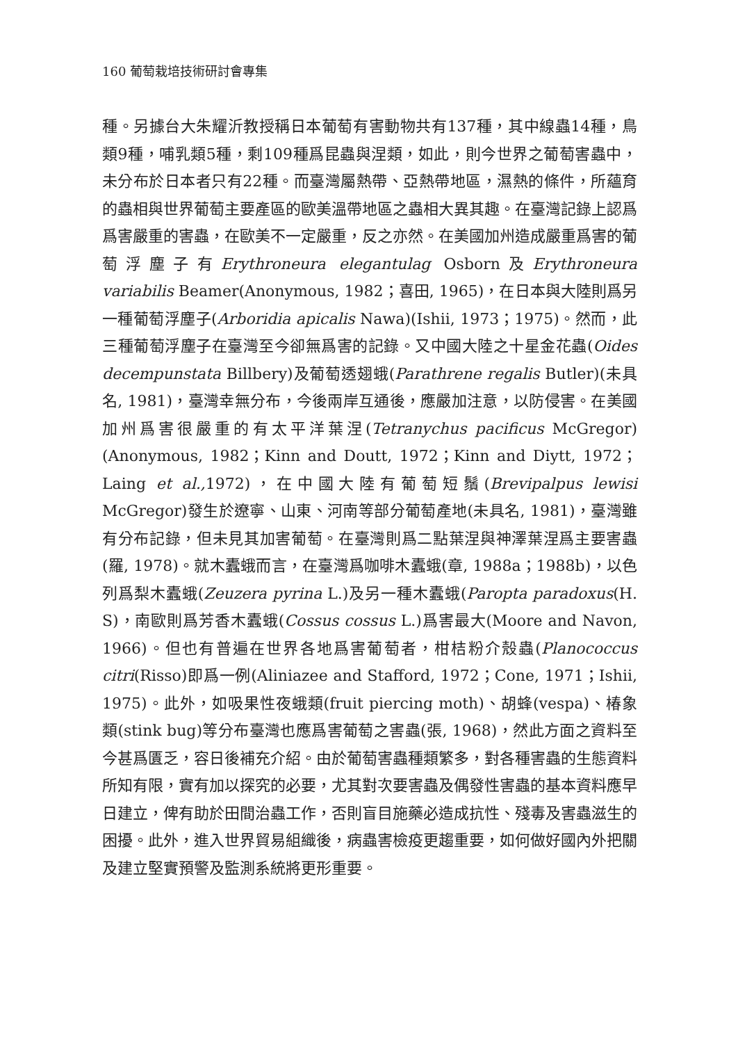160 葡萄栽培技術研討會專集
種。另據台大朱耀沂教授稱日本葡萄有害動物共有137種，其中線蟲14種，鳥類9種，哺乳類5種，剩109種爲昆蟲與涅類，如此，則今世界之葡萄害蟲中，未分布於日本者只有22種。而臺灣屬熱帶、亞熱帶地區，濕熱的條件，所蘊育的蟲相與世界葡萄主要產區的歐美溫帶地區之蟲相大異其趣。在臺灣記錄上認爲爲害嚴重的害蟲，在歐美不一定嚴重，反之亦然。在美國加州造成嚴重爲害的葡萄浮塵子有Erythroneura elegantulag Osborn及Erythroneura variabilis Beamer(Anonymous, 1982；喜田, 1965)，在日本與大陸則爲另一種葡萄浮塵子(Arboridia apicalis Nawa)(Ishii, 1973；1975)。然而，此三種葡萄浮塵子在臺灣至今卻無爲害的記錄。又中國大陸之十星金花蟲(Oides decempunstata Billbery)及葡萄透翅蛾(Parathrene regalis Butler)(未具名, 1981)，臺灣幸無分布，今後兩岸互通後，應嚴加注意，以防侵害。在美國加州爲害很嚴重的有太平洋葉涅(Tetranychus pacificus McGregor)(Anonymous, 1982；Kinn and Doutt, 1972；Kinn and Diytt, 1972；Laing et al., 1972)，在中國大陸有葡萄短鬚(Brevipalpus lewisi McGregor)發生於遼寧、山東、河南等部分葡萄產地(未具名, 1981)，臺灣雖有分布記錄，但未見其加害葡萄。在臺灣則爲二點葉涅與神澤葉涅爲主要害蟲(羅, 1978)。就木蠹蛾而言，在臺灣爲咖啡木蠹蛾(章, 1988a；1988b)，以色列爲梨木蠹蛾(Zeuzera pyrina L.)及另一種木蠹蛾(Paropta paradoxus(H. S)，南歐則爲芳香木蠹蛾(Cossus cossus L.)爲害最大(Moore and Navon, 1966)。但也有普遍在世界各地爲害葡萄者，柑桔粉介殼蟲(Planococcus citri(Risso)即爲一例(Aliniazee and Stafford, 1972；Cone, 1971；Ishii, 1975)。此外，如吸果性夜蛾類(fruit piercing moth)、胡蜂(vespa)、椿象類(stink bug)等分布臺灣也應爲害葡萄之害蟲(張, 1968)，然此方面之資料至今甚爲匱乏，容日後補充介紹。由於葡萄害蟲種類繁多，對各種害蟲的生態資料所知有限，實有加以探究的必要，尤其對次要害蟲及偶發性害蟲的基本資料應早日建立，俾有助於田間治蟲工作，否則盲目施藥必造成抗性、殘毒及害蟲滋生的困擾。此外，進入世界貿易組織後，病蟲害檢疫更趨重要，如何做好國內外把關及建立堅實預警及監測系統將更形重要。